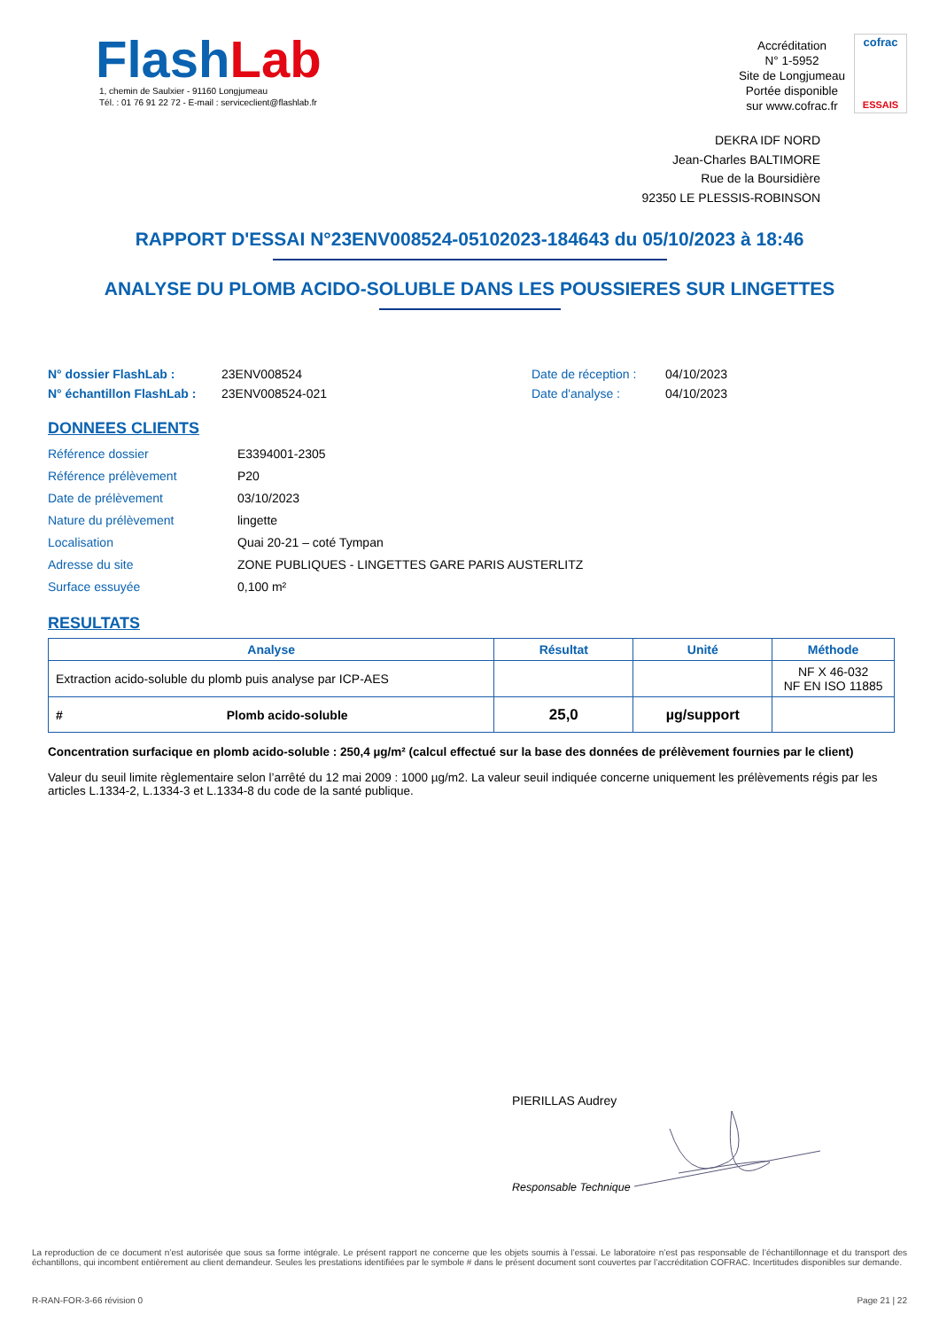FlashLab
1, chemin de Saulxier - 91160 Longjumeau
Tél. : 01 76 91 22 72 - E-mail : serviceclient@flashlab.fr
Accréditation
N° 1-5952
Site de Longjumeau
Portée disponible
sur www.cofrac.fr
cofrac
ESSAIS
DEKRA IDF NORD
Jean-Charles BALTIMORE
Rue de la Boursidière
92350 LE PLESSIS-ROBINSON
RAPPORT D'ESSAI N°23ENV008524-05102023-184643 du 05/10/2023 à 18:46
ANALYSE DU PLOMB ACIDO-SOLUBLE DANS LES POUSSIERES SUR LINGETTES
N° dossier FlashLab :
N° échantillon FlashLab :
23ENV008524
23ENV008524-021
Date de réception :
Date d'analyse :
04/10/2023
04/10/2023
DONNEES CLIENTS
Référence dossier E3394001-2305
Référence prélèvement P20
Date de prélèvement 03/10/2023
Nature du prélèvement lingette
Localisation Quai 20-21 – coté Tympan
Adresse du site ZONE PUBLIQUES - LINGETTES GARE PARIS AUSTERLITZ
Surface essuyée 0,100 m²
RESULTATS
| Analyse | | Résultat | Unité | Méthode |
| --- | --- | --- | --- | --- |
| Extraction acido-soluble du plomb puis analyse par ICP-AES | | | | NF X 46-032 NF EN ISO 11885 |
| # | Plomb acido-soluble | 25,0 | µg/support | |
Concentration surfacique en plomb acido-soluble : 250,4 µg/m² (calcul effectué sur la base des données de prélèvement fournies par le client)
Valeur du seuil limite règlementaire selon l’arrêté du 12 mai 2009 : 1000 µg/m2. La valeur seuil indiquée concerne uniquement les prélèvements régis par les articles L.1334-2, L.1334-3 et L.1334-8 du code de la santé publique.
PIERILLAS Audrey
Responsable Technique
La reproduction de ce document n’est autorisée que sous sa forme intégrale. Le présent rapport ne concerne que les objets soumis à l’essai. Le laboratoire n’est pas responsable de l’échantillonnage et du transport des échantillons, qui incombent entièrement au client demandeur. Seules les prestations identifiées par le symbole # dans le présent document sont couvertes par l’accréditation COFRAC. Incertitudes disponibles sur demande.
R-RAN-FOR-3-66 révision 0 Page 21 | 22